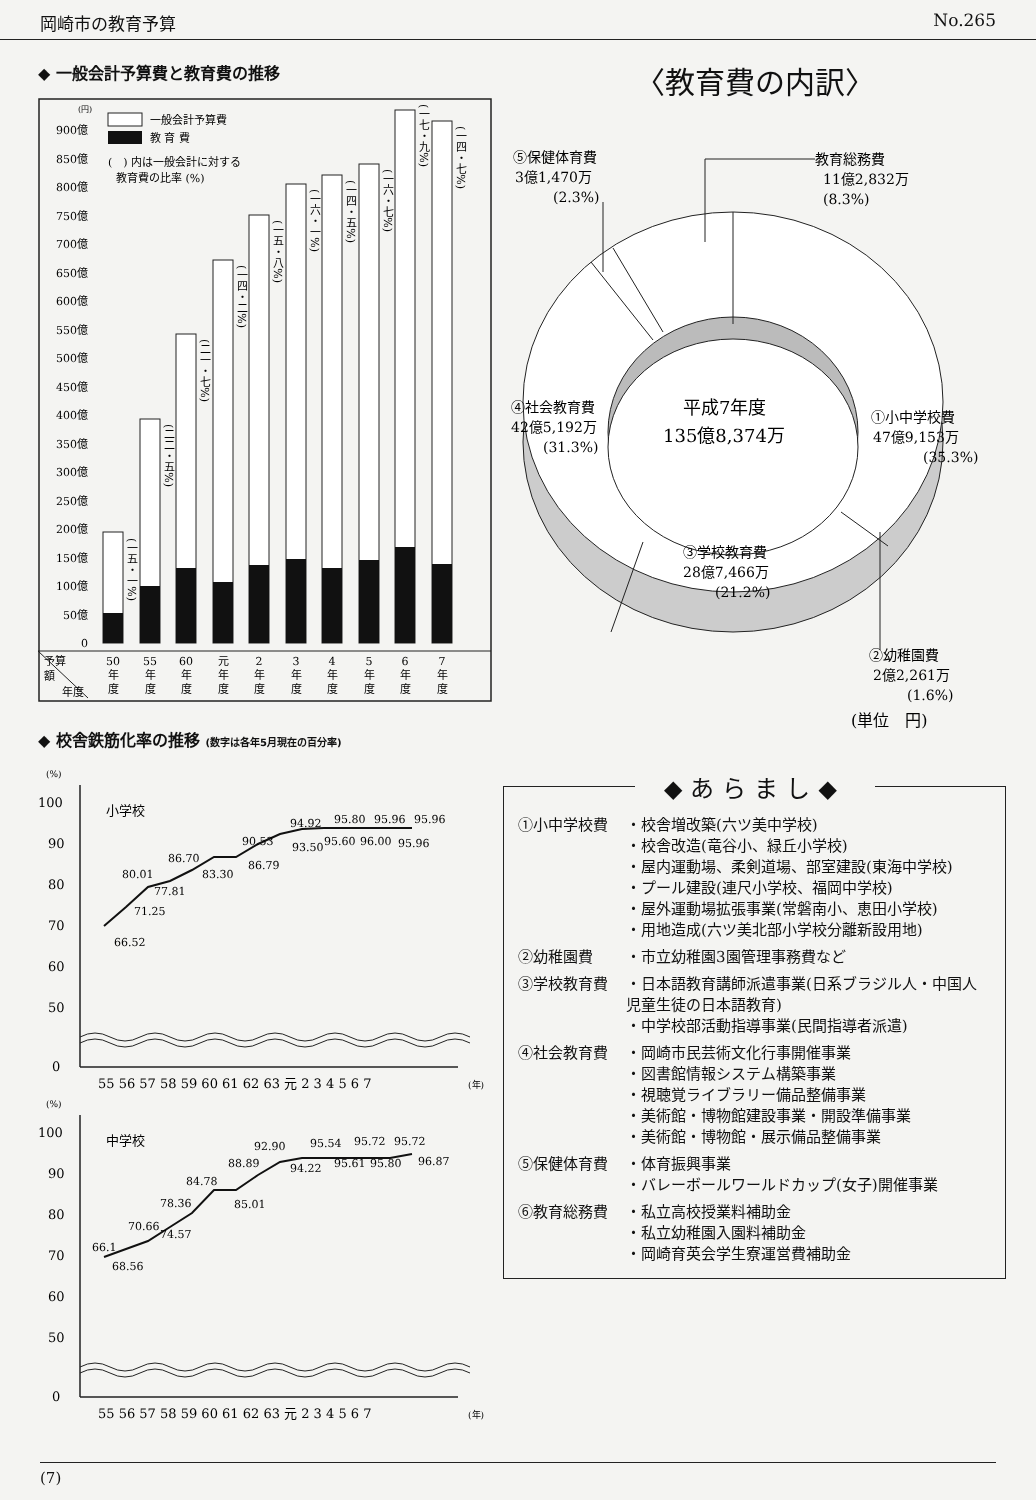岡崎市の教育予算 No.265
◆ 一般会計予算費と教育費の推移
(円)
0
50億
100億
150億
200億
250億
300億
350億
400億
450億
500億
550億
600億
650億
700億
750億
800億
850億
900億
一般会計予算費
教 育 費
(　) 内は一般会計に対する
教育費の比率 (%)
(一五・一%)
(二二・五%)
(二一・七%)
(一四・二%)
(一五・八%)
(一六・一%)
(一四・五%)
(一六・七%)
(一七・九%)
(一四・七%)
予算
額
年度
50
55
60
元
2
3
4
5
6
7
年
年
年
年
年
年
年
年
年
年
度
度
度
度
度
度
度
度
度
度
◆ 校舎鉄筋化率の推移 (数字は各年5月現在の百分率)
(%)
100
90
80
70
60
50
0
小学校
66.52
71.25
80.01
77.81
86.70
83.30
90.53
86.79
94.92
93.50
95.80
95.60
95.96
96.00
95.96
95.96
55 56 57 58 59 60 61 62 63 元 2 3 4 5 6 7
(年)
(%)
100
90
80
70
60
50
0
中学校
66.1
68.56
70.66
74.57
78.36
84.78
85.01
88.89
92.90
94.22
95.54
95.61
95.72
95.80
95.72
96.87
55 56 57 58 59 60 61 62 63 元 2 3 4 5 6 7
(年)
〈教育費の内訳〉
⑤保健体育費
3億1,470万
(2.3%)
教育総務費
11億2,832万
(8.3%)
④社会教育費
42億5,192万
(31.3%)
平成7年度
135億8,374万
①小中学校費
47億9,153万
(35.3%)
③学校教育費
28億7,466万
(21.2%)
②幼稚園費
2億2,261万
(1.6%)
(単位　円)
◆あらまし◆
| ①小中学校費 | ・校舎増改築(六ツ美中学校) ・校舎改造(竜谷小、緑丘小学校) ・屋内運動場、柔剣道場、部室建設(東海中学校) ・プール建設(連尺小学校、福岡中学校) ・屋外運動場拡張事業(常磐南小、恵田小学校) ・用地造成(六ツ美北部小学校分離新設用地) |
| ②幼稚園費 | ・市立幼稚園3園管理事務費など |
| ③学校教育費 | ・日本語教育講師派遣事業(日系ブラジル人・中国人児童生徒の日本語教育) ・中学校部活動指導事業(民間指導者派遣) |
| ④社会教育費 | ・岡崎市民芸術文化行事開催事業 ・図書館情報システム構築事業 ・視聴覚ライブラリー備品整備事業 ・美術館・博物館建設事業・開設準備事業 ・美術館・博物館・展示備品整備事業 |
| ⑤保健体育費 | ・体育振興事業 ・バレーボールワールドカップ(女子)開催事業 |
| ⑥教育総務費 | ・私立高校授業料補助金 ・私立幼稚園入園料補助金 ・岡崎育英会学生寮運営費補助金 |
(7)